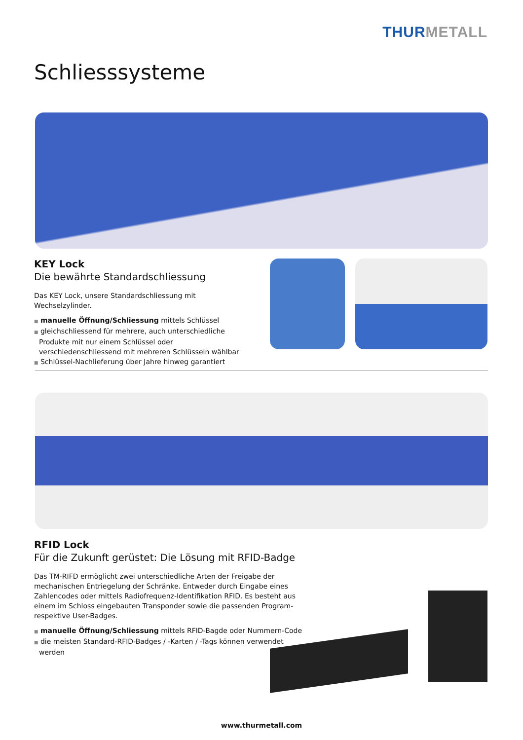THUR METALL
Schliesssysteme
KEY Lock
Die bewährte Standardschliessung
Das KEY Lock, unsere Standardschliessung mit Wechselzylinder.
■ manuelle Öffnung/Schliessung mittels Schlüssel
■ gleichschliessend für mehrere, auch unterschiedliche Produkte mit nur einem Schlüssel oder verschiedenschliessend mit mehreren Schlüsseln wählbar
■ Schlüssel-Nachlieferung über Jahre hinweg garantiert
RFID Lock
Für die Zukunft gerüstet: Die Lösung mit RFID-Badge
Das TM-RIFD ermöglicht zwei unterschiedliche Arten der Freigabe der mechanischen Entriegelung der Schränke. Entweder durch Eingabe eines Zahlencodes oder mittels Radiofrequenz-Identifikation RFID. Es besteht aus einem im Schloss eingebauten Transponder sowie die passenden Program- respektive User-Badges.
■ manuelle Öffnung/Schliessung mittels RFID-Bagde oder Nummern-Code
■ die meisten Standard-RFID-Badges / -Karten / -Tags können verwendet werden
www.thurmetall.com